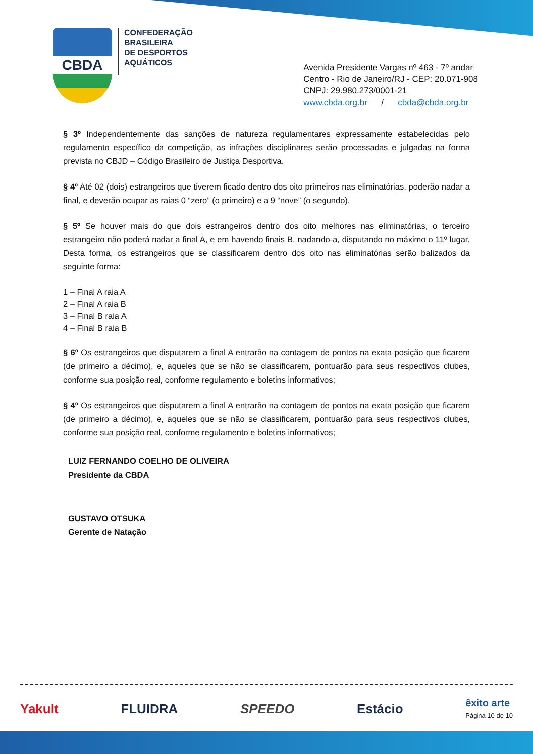CBDA
CONFEDERAÇÃO
BRASILEIRA
DE DESPORTOS
AQUÁTICOS
Avenida Presidente Vargas nº 463 - 7º andar
Centro - Rio de Janeiro/RJ - CEP: 20.071-908
CNPJ: 29.980.273/0001-21
www.cbda.org.br / cbda@cbda.org.br
§ 3º Independentemente das sanções de natureza regulamentares expressamente estabelecidas pelo regulamento específico da competição, as infrações disciplinares serão processadas e julgadas na forma prevista no CBJD – Código Brasileiro de Justiça Desportiva.
§ 4º Até 02 (dois) estrangeiros que tiverem ficado dentro dos oito primeiros nas eliminatórias, poderão nadar a final, e deverão ocupar as raias 0 “zero” (o primeiro) e a 9 “nove” (o segundo).
§ 5º Se houver mais do que dois estrangeiros dentro dos oito melhores nas eliminatórias, o terceiro estrangeiro não poderá nadar a final A, e em havendo finais B, nadando-a, disputando no máximo o 11º lugar. Desta forma, os estrangeiros que se classificarem dentro dos oito nas eliminatórias serão balizados da seguinte forma:
1 – Final A raia A
2 – Final A raia B
3 – Final B raia A
4 – Final B raia B
§ 6º Os estrangeiros que disputarem a final A entrarão na contagem de pontos na exata posição que ficarem (de primeiro a décimo), e, aqueles que se não se classificarem, pontuarão para seus respectivos clubes, conforme sua posição real, conforme regulamento e boletins informativos;
§ 4º Os estrangeiros que disputarem a final A entrarão na contagem de pontos na exata posição que ficarem (de primeiro a décimo), e, aqueles que se não se classificarem, pontuarão para seus respectivos clubes, conforme sua posição real, conforme regulamento e boletins informativos;
LUIZ FERNANDO COELHO DE OLIVEIRA
Presidente da CBDA
GUSTAVO OTSUKA
Gerente de Natação
Yakult FLUIDRA SPEEDO Estácio êxito arte
Página 10 de 10